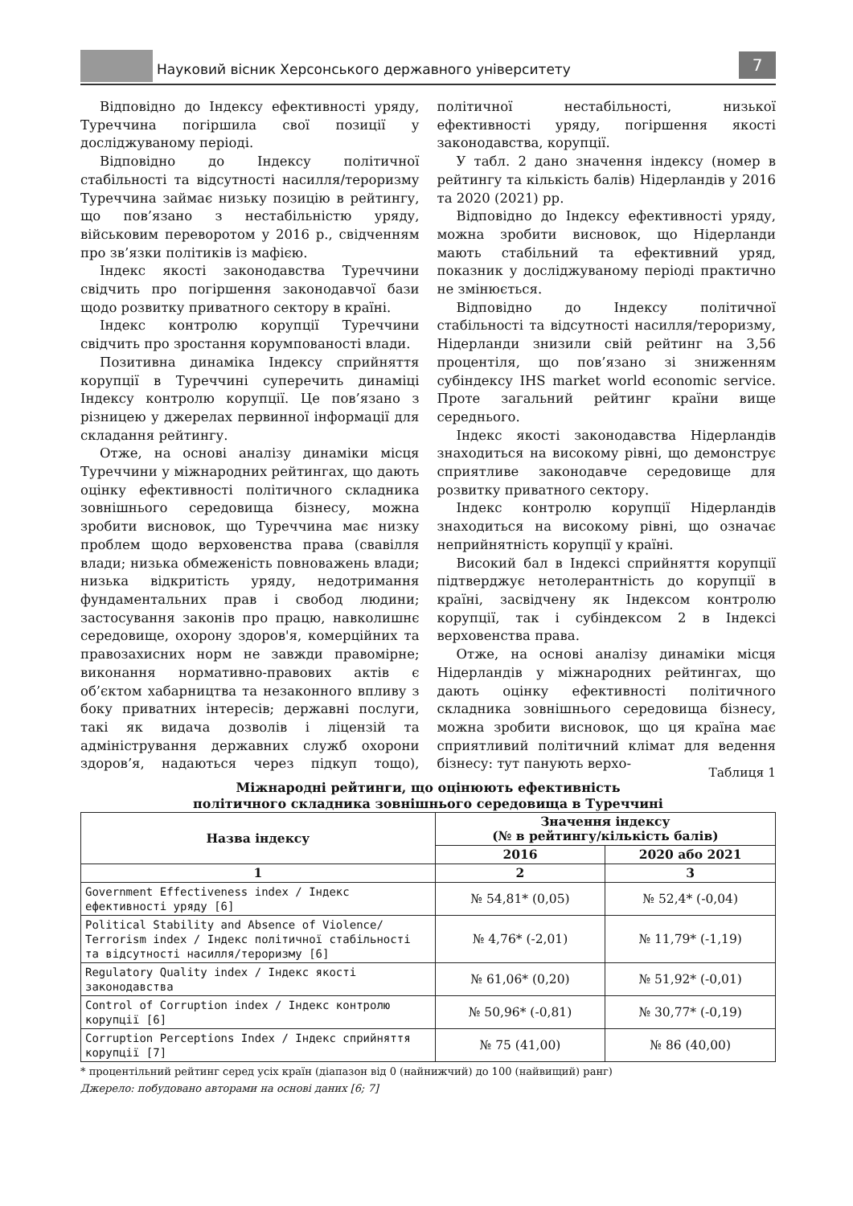Науковий вісник Херсонського державного університету
7
Відповідно до Індексу ефективності уряду, Туреччина погіршила свої позиції у досліджуваному періоді.
Відповідно до Індексу політичної стабільності та відсутності насилля/тероризму Туреччина займає низьку позицію в рейтингу, що пов’язано з нестабільністю уряду, військовим переворотом у 2016 р., свідченням про зв’язки політиків із мафією.
Індекс якості законодавства Туреччини свідчить про погіршення законодавчої бази щодо розвитку приватного сектору в країні.
Індекс контролю корупції Туреччини свідчить про зростання корумпованості влади.
Позитивна динаміка Індексу сприйняття корупції в Туреччині суперечить динаміці Індексу контролю корупції. Це пов’язано з різницею у джерелах первинної інформації для складання рейтингу.
Отже, на основі аналізу динаміки місця Туреччини у міжнародних рейтингах, що дають оцінку ефективності політичного складника зовнішнього середовища бізнесу, можна зробити висновок, що Туреччина має низку проблем щодо верховенства права (свавілля влади; низька обмеженість повноважень влади; низька відкритість уряду, недотримання фундаментальних прав і свобод людини; застосування законів про працю, навколишнє середовище, охорону здоров'я, комерційних та правозахисних норм не завжди правомірне; виконання нормативно-правових актів є об’єктом хабарництва та незаконного впливу з боку приватних інтересів; державні послуги, такі як видача дозволів і ліцензій та адміністрування державних служб охорони здоров’я, надаються через підкуп тощо), політичної нестабільності, низької ефективності уряду, погіршення якості законодавства, корупції.
У табл. 2 дано значення індексу (номер в рейтингу та кількість балів) Нідерландів у 2016 та 2020 (2021) рр.
Відповідно до Індексу ефективності уряду, можна зробити висновок, що Нідерланди мають стабільний та ефективний уряд, показник у досліджуваному періоді практично не змінюється.
Відповідно до Індексу політичної стабільності та відсутності насилля/тероризму, Нідерланди знизили свій рейтинг на 3,56 процентіля, що пов’язано зі зниженням субіндексу IHS market world economic service. Проте загальний рейтинг країни вище середнього.
Індекс якості законодавства Нідерландів знаходиться на високому рівні, що демонструє сприятливе законодавче середовище для розвитку приватного сектору.
Індекс контролю корупції Нідерландів знаходиться на високому рівні, що означає неприйнятність корупції у країні.
Високий бал в Індексі сприйняття корупції підтверджує нетолерантність до корупції в країні, засвідчену як Індексом контролю корупції, так і субіндексом 2 в Індексі верховенства права.
Отже, на основі аналізу динаміки місця Нідерландів у міжнародних рейтингах, що дають оцінку ефективності політичного складника зовнішнього середовища бізнесу, можна зробити висновок, що ця країна має сприятливий політичний клімат для ведення бізнесу: тут панують верхо-
Таблиця 1
Міжнародні рейтинги, що оцінюють ефективність
політичного складника зовнішнього середовища в Туреччині
| Назва індексу | Значення індексу (№ в рейтингу/кількість балів) | |
| --- | --- | --- |
| | 2016 | 2020 або 2021 |
| 1 | 2 | 3 |
| Government Effectiveness index / Індекс ефективності уряду [6] | № 54,81* (0,05) | № 52,4* (-0,04) |
| Political Stability and Absence of Violence/ Terrorism index / Індекс політичної стабільності та відсутності насилля/тероризму [6] | № 4,76* (-2,01) | № 11,79* (-1,19) |
| Regulatory Quality index / Індекс якості законодавства | № 61,06* (0,20) | № 51,92* (-0,01) |
| Control of Corruption index / Індекс контролю корупції [6] | № 50,96* (-0,81) | № 30,77* (-0,19) |
| Corruption Perceptions Index / Індекс сприйняття корупції [7] | № 75 (41,00) | № 86 (40,00) |
* процентільний рейтинг серед усіх країн (діапазон від 0 (найнижчий) до 100 (найвищий) ранг)
Джерело: побудовано авторами на основі даних [6; 7]